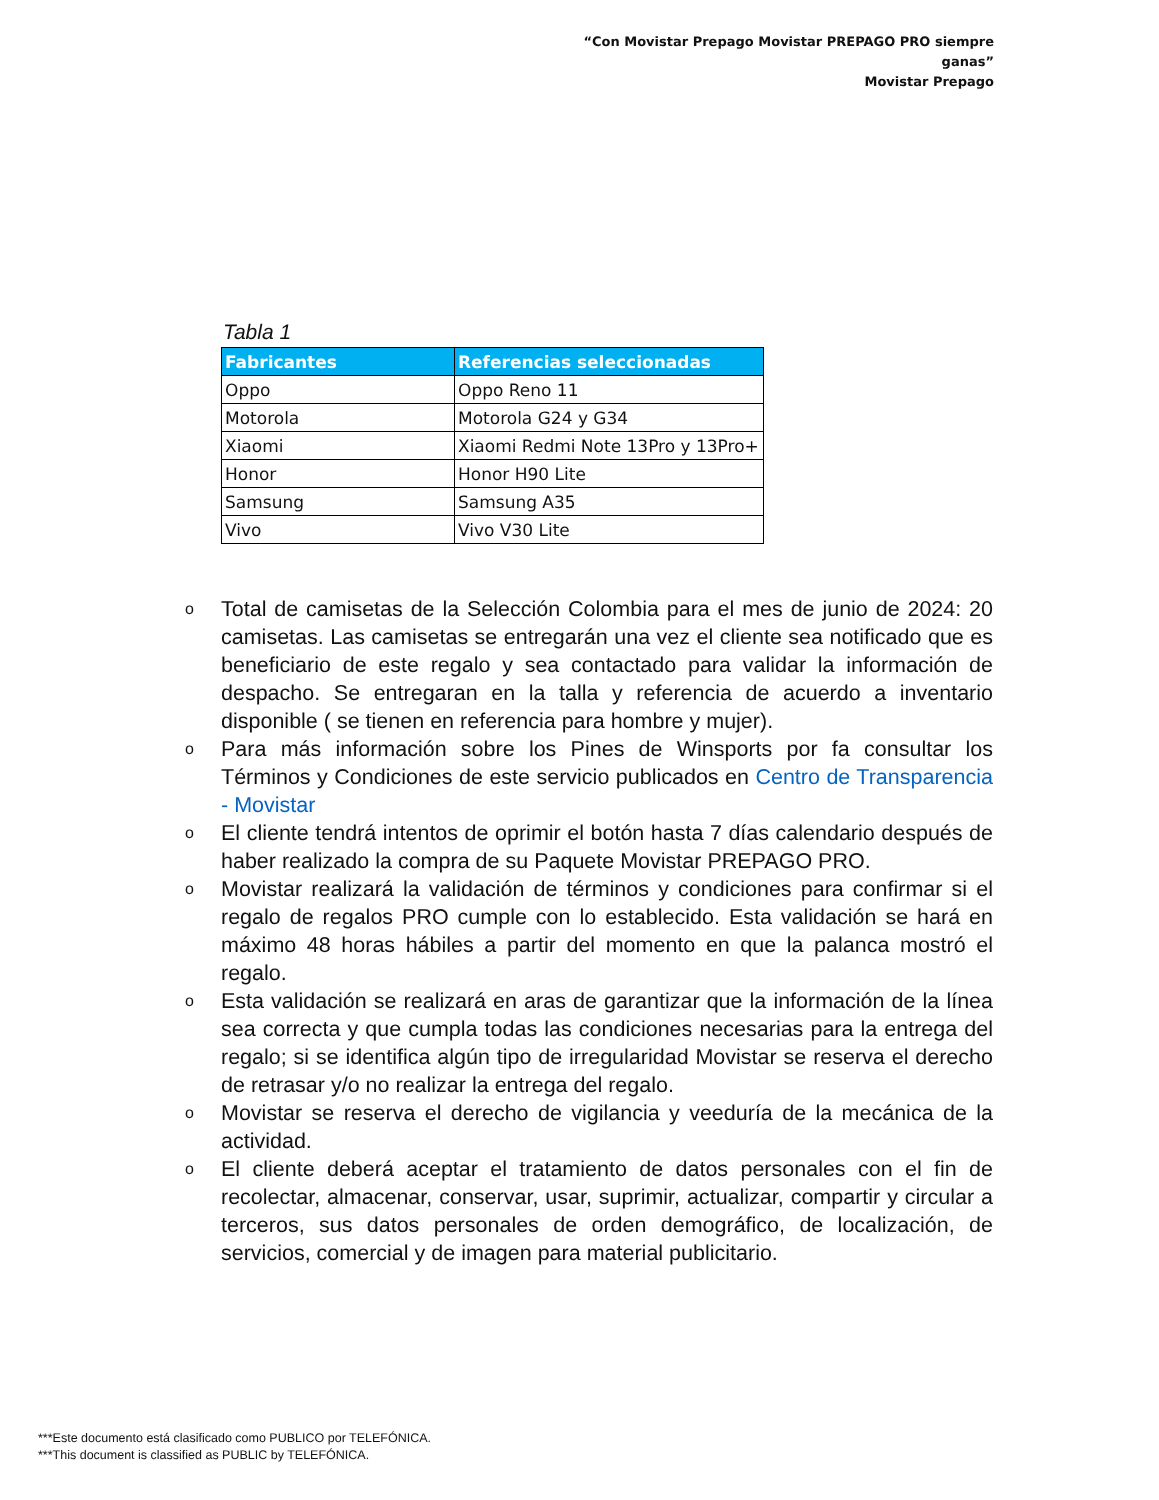“Con Movistar Prepago Movistar PREPAGO PRO siempre ganas”
Movistar Prepago
Tabla 1
| Fabricantes | Referencias seleccionadas |
| --- | --- |
| Oppo | Oppo Reno 11 |
| Motorola | Motorola G24 y G34 |
| Xiaomi | Xiaomi Redmi Note 13Pro y 13Pro+ |
| Honor | Honor H90 Lite |
| Samsung | Samsung A35 |
| Vivo | Vivo V30 Lite |
o Total de camisetas de la Selección Colombia para el mes de junio de 2024: 20 camisetas. Las camisetas se entregarán una vez el cliente sea notificado que es beneficiario de este regalo y sea contactado para validar la información de despacho. Se entregaran en la talla y referencia de acuerdo a inventario disponible ( se tienen en referencia para hombre y mujer).
o Para más información sobre los Pines de Winsports por fa consultar los Términos y Condiciones de este servicio publicados en Centro de Transparencia - Movistar
o El cliente tendrá intentos de oprimir el botón hasta 7 días calendario después de haber realizado la compra de su Paquete Movistar PREPAGO PRO.
o Movistar realizará la validación de términos y condiciones para confirmar si el regalo de regalos PRO cumple con lo establecido. Esta validación se hará en máximo 48 horas hábiles a partir del momento en que la palanca mostró el regalo.
o Esta validación se realizará en aras de garantizar que la información de la línea sea correcta y que cumpla todas las condiciones necesarias para la entrega del regalo; si se identifica algún tipo de irregularidad Movistar se reserva el derecho de retrasar y/o no realizar la entrega del regalo.
o Movistar se reserva el derecho de vigilancia y veeduría de la mecánica de la actividad.
o El cliente deberá aceptar el tratamiento de datos personales con el fin de recolectar, almacenar, conservar, usar, suprimir, actualizar, compartir y circular a terceros, sus datos personales de orden demográfico, de localización, de servicios, comercial y de imagen para material publicitario.
***Este documento está clasificado como PUBLICO por TELEFÓNICA.
***This document is classified as PUBLIC by TELEFÓNICA.